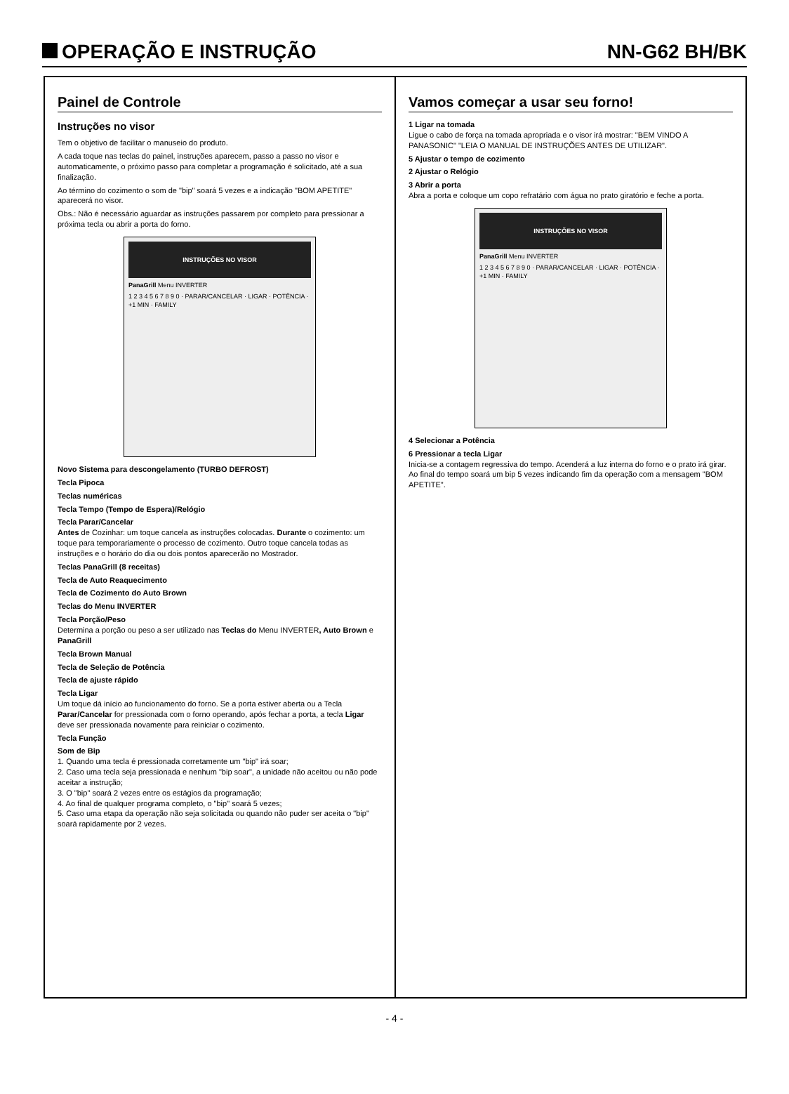OPERAÇÃO E INSTRUÇÃO
NN-G62 BH/BK
Painel de Controle
Instruções no visor
Tem o objetivo de facilitar o manuseio do produto.
A cada toque nas teclas do painel, instruções aparecem, passo a passo no visor e automaticamente, o próximo passo para completar a programação é solicitado, até a sua finalização.
Ao término do cozimento o som de "bip" soará 5 vezes e a indicação "BOM APETITE" aparecerá no visor.
Obs.: Não é necessário aguardar as instruções passarem por completo para pressionar a próxima tecla ou abrir a porta do forno.
INSTRUÇÕES NO VISOR
PanaGrill Menu INVERTER
1 2 3 4 5 6 7 8 9 0 · PARAR/CANCELAR · LIGAR · POTÊNCIA · +1 MIN · FAMILY
Novo Sistema para descongelamento (TURBO DEFROST)
Tecla Pipoca
Teclas numéricas
Tecla Tempo (Tempo de Espera)/Relógio
Tecla Parar/Cancelar
Antes de Cozinhar: um toque cancela as instruções colocadas. Durante o cozimento: um toque para temporariamente o processo de cozimento. Outro toque cancela todas as instruções e o horário do dia ou dois pontos aparecerão no Mostrador.
Teclas PanaGrill (8 receitas)
Tecla de Auto Reaquecimento
Tecla de Cozimento do Auto Brown
Teclas do Menu INVERTER
Tecla Porção/Peso
Determina a porção ou peso a ser utilizado nas Teclas do Menu INVERTER, Auto Brown e PanaGrill
Tecla Brown Manual
Tecla de Seleção de Potência
Tecla de ajuste rápido
Tecla Ligar
Um toque dá início ao funcionamento do forno. Se a porta estiver aberta ou a Tecla Parar/Cancelar for pressionada com o forno operando, após fechar a porta, a tecla Ligar deve ser pressionada novamente para reiniciar o cozimento.
Tecla Função
Som de Bip
1. Quando uma tecla é pressionada corretamente um "bip" irá soar;
2. Caso uma tecla seja pressionada e nenhum "bip soar", a unidade não aceitou ou não pode aceitar a instrução;
3. O "bip" soará 2 vezes entre os estágios da programação;
4. Ao final de qualquer programa completo, o "bip" soará 5 vezes;
5. Caso uma etapa da operação não seja solicitada ou quando não puder ser aceita o "bip" soará rapidamente por 2 vezes.
Vamos começar a usar seu forno!
1 Ligar na tomada
Ligue o cabo de força na tomada apropriada e o visor irá mostrar: "BEM VINDO A PANASONIC" "LEIA O MANUAL DE INSTRUÇÕES ANTES DE UTILIZAR".
5 Ajustar o tempo de cozimento
2 Ajustar o Relógio
3 Abrir a porta
Abra a porta e coloque um copo refratário com água no prato giratório e feche a porta.
INSTRUÇÕES NO VISOR
PanaGrill Menu INVERTER
1 2 3 4 5 6 7 8 9 0 · PARAR/CANCELAR · LIGAR · POTÊNCIA · +1 MIN · FAMILY
4 Selecionar a Potência
6 Pressionar a tecla Ligar
Inicia-se a contagem regressiva do tempo. Acenderá a luz interna do forno e o prato irá girar. Ao final do tempo soará um bip 5 vezes indicando fim da operação com a mensagem "BOM APETITE".
- 4 -